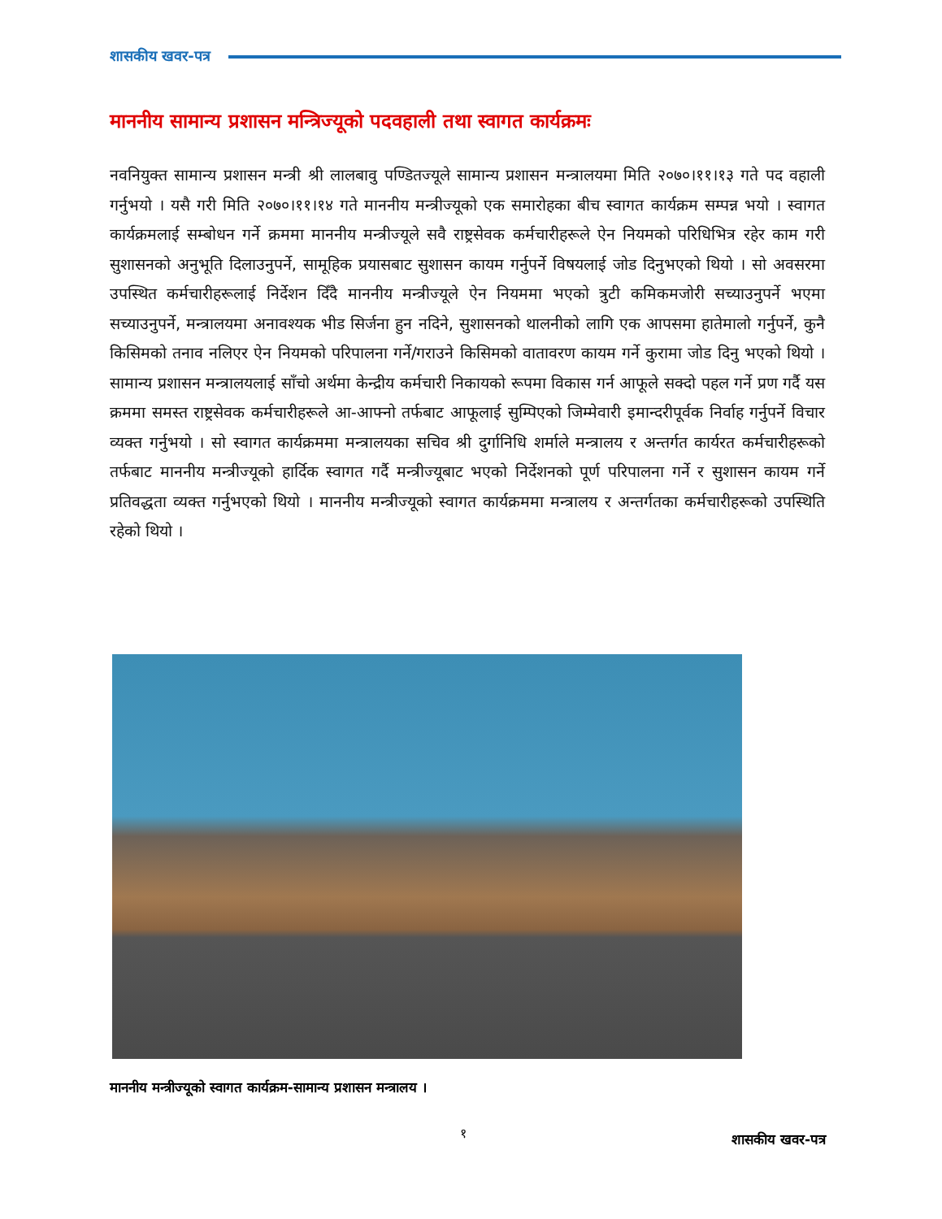शासकीय खवर-पत्र
माननीय सामान्य प्रशासन मन्त्रिज्यूको पदवहाली तथा स्वागत कार्यक्रमः
नवनियुक्त सामान्य प्रशासन मन्त्री श्री लालबावु पण्डितज्यूले सामान्य प्रशासन मन्त्रालयमा मिति २०७०।११।१३ गते पद वहाली गर्नुभयो । यसै गरी मिति २०७०।११।१४ गते माननीय मन्त्रीज्यूको एक समारोहका बीच स्वागत कार्यक्रम सम्पन्न भयो । स्वागत कार्यक्रमलाई सम्बोधन गर्ने क्रममा माननीय मन्त्रीज्यूले सवै राष्ट्रसेवक कर्मचारीहरूले ऐन नियमको परिधिभित्र रहेर काम गरी सुशासनको अनुभूति दिलाउनुपर्ने, सामूहिक प्रयासबाट सुशासन कायम गर्नुपर्ने विषयलाई जोड दिनुभएको थियो । सो अवसरमा उपस्थित कर्मचारीहरूलाई निर्देशन दिँदै माननीय मन्त्रीज्यूले ऐन नियममा भएको त्रुटी कमिकमजोरी सच्याउनुपर्ने भएमा सच्याउनुपर्ने, मन्त्रालयमा अनावश्यक भीड सिर्जना हुन नदिने, सुशासनको थालनीको लागि एक आपसमा हातेमालो गर्नुपर्ने, कुनै किसिमको तनाव नलिएर ऐन नियमको परिपालना गर्ने/गराउने किसिमको वातावरण कायम गर्ने कुरामा जोड दिनु भएको थियो । सामान्य प्रशासन मन्त्रालयलाई साँचो अर्थमा केन्द्रीय कर्मचारी निकायको रूपमा विकास गर्न आफूले सक्दो पहल गर्ने प्रण गर्दै यस क्रममा समस्त राष्ट्रसेवक कर्मचारीहरूले आ-आफ्नो तर्फबाट आफूलाई सुम्पिएको जिम्मेवारी इमान्दरीपूर्वक निर्वाह गर्नुपर्ने विचार व्यक्त गर्नुभयो । सो स्वागत कार्यक्रममा मन्त्रालयका सचिव श्री दुर्गानिधि शर्माले मन्त्रालय र अन्तर्गत कार्यरत कर्मचारीहरूको तर्फबाट माननीय मन्त्रीज्यूको हार्दिक स्वागत गर्दै मन्त्रीज्यूबाट भएको निर्देशनको पूर्ण परिपालना गर्ने र सुशासन कायम गर्ने प्रतिवद्धता व्यक्त गर्नुभएको थियो । माननीय मन्त्रीज्यूको स्वागत कार्यक्रममा मन्त्रालय र अन्तर्गतका कर्मचारीहरूको उपस्थिति रहेको थियो ।
माननीय मन्त्रीज्यूको स्वागत कार्यक्रम-सामान्य प्रशासन मन्त्रालय ।
१ शासकीय खवर-पत्र